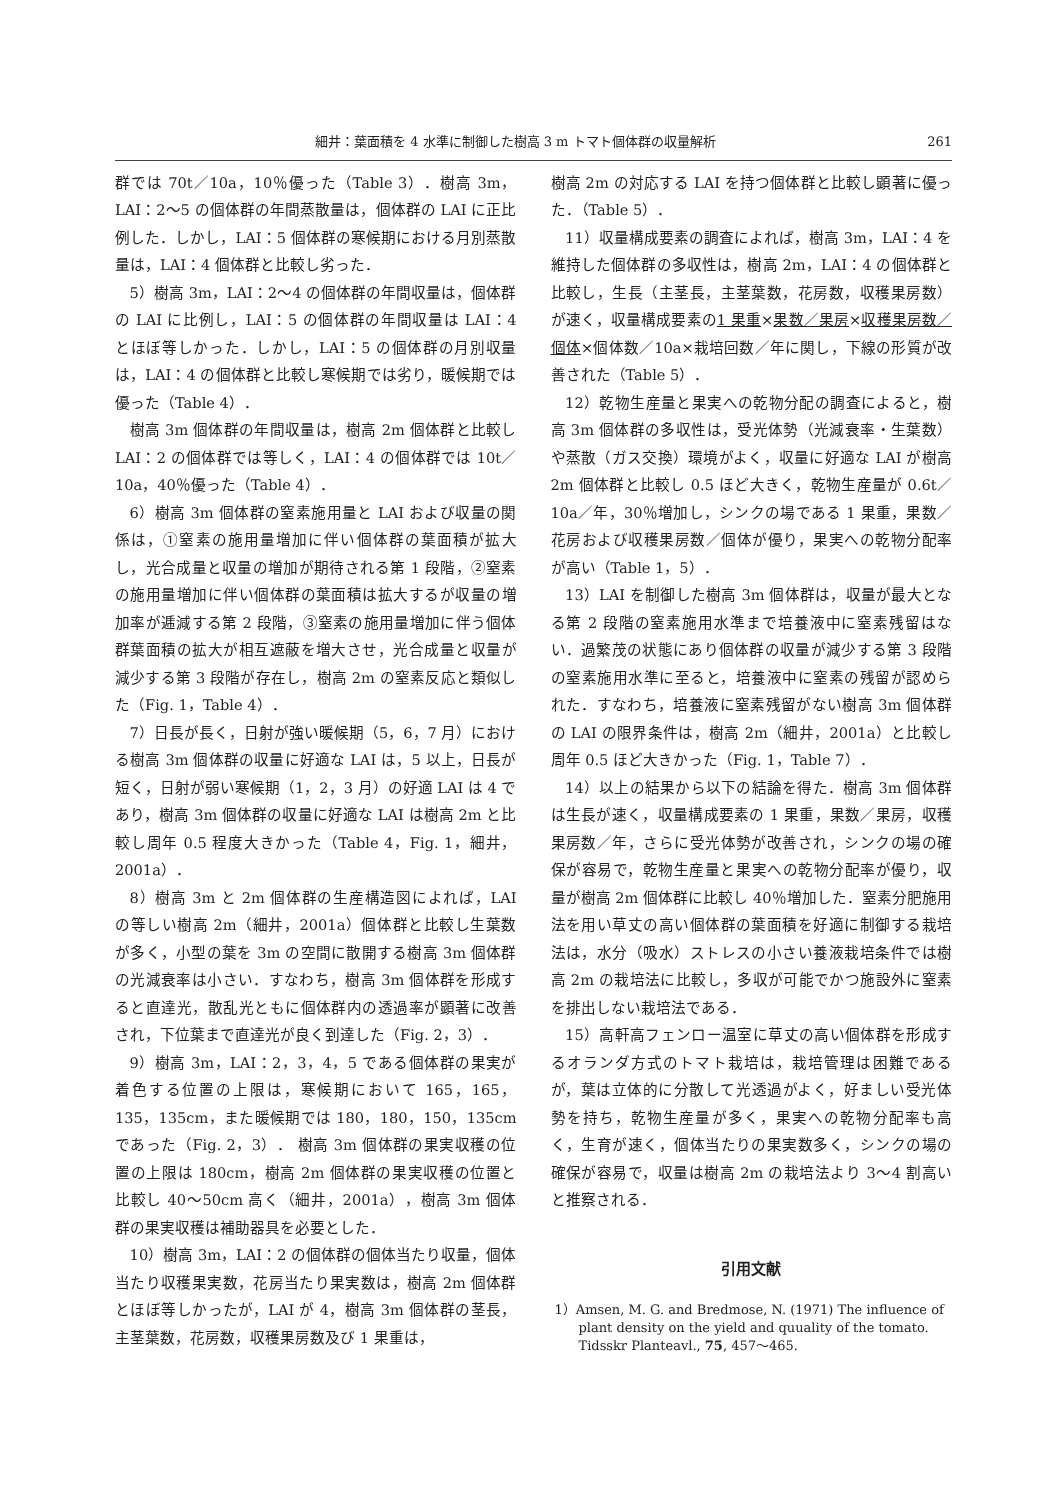細井：葉面積を 4 水準に制御した樹高 3 m トマト個体群の収量解析 261
群では 70t／10a，10％優った（Table 3）．樹高 3m，LAI：2〜5 の個体群の年間蒸散量は，個体群の LAI に正比例した．しかし，LAI：5 個体群の寒候期における月別蒸散量は，LAI：4 個体群と比較し劣った．
5）樹高 3m，LAI：2〜4 の個体群の年間収量は，個体群の LAI に比例し，LAI：5 の個体群の年間収量は LAI：4 とほぼ等しかった．しかし，LAI：5 の個体群の月別収量は，LAI：4 の個体群と比較し寒候期では劣り，暖候期では優った（Table 4）．
樹高 3m 個体群の年間収量は，樹高 2m 個体群と比較し LAI：2 の個体群では等しく，LAI：4 の個体群では 10t／10a，40％優った（Table 4）．
6）樹高 3m 個体群の窒素施用量と LAI および収量の関係は，①窒素の施用量増加に伴い個体群の葉面積が拡大し，光合成量と収量の増加が期待される第 1 段階，②窒素の施用量増加に伴い個体群の葉面積は拡大するが収量の増加率が逓減する第 2 段階，③窒素の施用量増加に伴う個体群葉面積の拡大が相互遮蔽を増大させ，光合成量と収量が減少する第 3 段階が存在し，樹高 2m の窒素反応と類似した（Fig. 1，Table 4）．
7）日長が長く，日射が強い暖候期（5，6，7 月）における樹高 3m 個体群の収量に好適な LAI は，5 以上，日長が短く，日射が弱い寒候期（1，2，3 月）の好適 LAI は 4 であり，樹高 3m 個体群の収量に好適な LAI は樹高 2m と比較し周年 0.5 程度大きかった（Table 4，Fig. 1，細井，2001a）．
8）樹高 3m と 2m 個体群の生産構造図によれば，LAI の等しい樹高 2m（細井，2001a）個体群と比較し生葉数が多く，小型の葉を 3m の空間に散開する樹高 3m 個体群の光減衰率は小さい．すなわち，樹高 3m 個体群を形成すると直達光，散乱光ともに個体群内の透過率が顕著に改善され，下位葉まで直達光が良く到達した（Fig. 2，3）．
9）樹高 3m，LAI：2，3，4，5 である個体群の果実が着色する位置の上限は，寒候期において 165，165，135，135cm，また暖候期では 180，180，150，135cm であった（Fig. 2，3）． 樹高 3m 個体群の果実収穫の位置の上限は 180cm，樹高 2m 個体群の果実収穫の位置と比較し 40〜50cm 高く（細井，2001a），樹高 3m 個体群の果実収穫は補助器具を必要とした．
10）樹高 3m，LAI：2 の個体群の個体当たり収量，個体当たり収穫果実数，花房当たり果実数は，樹高 2m 個体群とほぼ等しかったが，LAI が 4，樹高 3m 個体群の茎長，主茎葉数，花房数，収穫果房数及び 1 果重は，
樹高 2m の対応する LAI を持つ個体群と比較し顕著に優った．（Table 5）．
11）収量構成要素の調査によれば，樹高 3m，LAI：4 を維持した個体群の多収性は，樹高 2m，LAI：4 の個体群と比較し，生長（主茎長，主茎葉数，花房数，収穫果房数）が速く，収量構成要素の1 果重×果数／果房×収穫果房数／個体×個体数／10a×栽培回数／年に関し，下線の形質が改善された（Table 5）．
12）乾物生産量と果実への乾物分配の調査によると，樹高 3m 個体群の多収性は，受光体勢（光減衰率・生葉数）や蒸散（ガス交換）環境がよく，収量に好適な LAI が樹高 2m 個体群と比較し 0.5 ほど大きく，乾物生産量が 0.6t／10a／年，30％増加し，シンクの場である 1 果重，果数／花房および収穫果房数／個体が優り，果実への乾物分配率が高い（Table 1，5）．
13）LAI を制御した樹高 3m 個体群は，収量が最大となる第 2 段階の窒素施用水準まで培養液中に窒素残留はない．過繁茂の状態にあり個体群の収量が減少する第 3 段階の窒素施用水準に至ると，培養液中に窒素の残留が認められた．すなわち，培養液に窒素残留がない樹高 3m 個体群の LAI の限界条件は，樹高 2m（細井，2001a）と比較し周年 0.5 ほど大きかった（Fig. 1，Table 7）．
14）以上の結果から以下の結論を得た．樹高 3m 個体群は生長が速く，収量構成要素の 1 果重，果数／果房，収穫果房数／年，さらに受光体勢が改善され，シンクの場の確保が容易で，乾物生産量と果実への乾物分配率が優り，収量が樹高 2m 個体群に比較し 40％増加した．窒素分肥施用法を用い草丈の高い個体群の葉面積を好適に制御する栽培法は，水分（吸水）ストレスの小さい養液栽培条件では樹高 2m の栽培法に比較し，多収が可能でかつ施設外に窒素を排出しない栽培法である．
15）高軒高フェンロー温室に草丈の高い個体群を形成するオランダ方式のトマト栽培は，栽培管理は困難であるが，葉は立体的に分散して光透過がよく，好ましい受光体勢を持ち，乾物生産量が多く，果実への乾物分配率も高く，生育が速く，個体当たりの果実数多く，シンクの場の確保が容易で，収量は樹高 2m の栽培法より 3〜4 割高いと推察される．
引用文献
1）Amsen, M. G. and Bredmose, N. (1971) The influence of plant density on the yield and quuality of the tomato. Tidsskr Planteavl., 75, 457〜465.